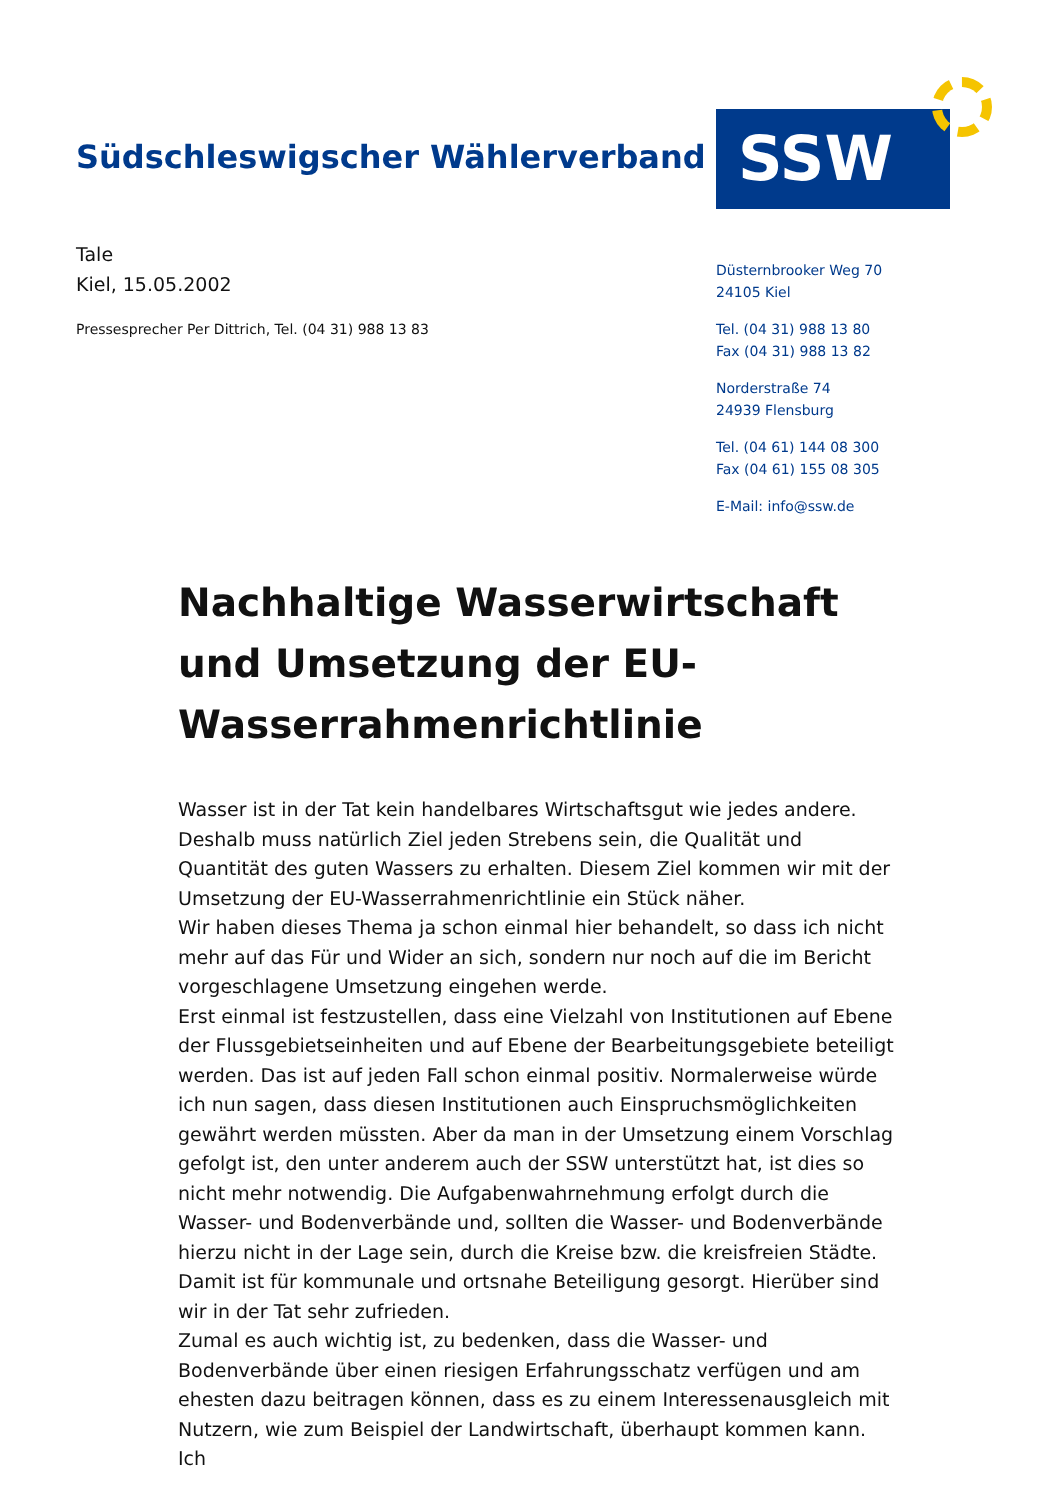Südschleswigscher Wählerverband
SSW
Tale
Kiel, 15.05.2002
Pressesprecher Per Dittrich, Tel. (04 31) 988 13 83
Düsternbrooker Weg 70
24105 Kiel
Tel. (04 31) 988 13 80
Fax (04 31) 988 13 82
Norderstraße 74
24939 Flensburg
Tel. (04 61) 144 08 300
Fax (04 61) 155 08 305
E-Mail: info@ssw.de
Nachhaltige Wasserwirtschaft und Umsetzung der EU-Wasserrahmenrichtlinie
Wasser ist in der Tat kein handelbares Wirtschaftsgut wie jedes andere. Deshalb muss natürlich Ziel jeden Strebens sein, die Qualität und Quantität des guten Wassers zu erhalten. Diesem Ziel kommen wir mit der Umsetzung der EU-Wasserrahmenrichtlinie ein Stück näher.
Wir haben dieses Thema ja schon einmal hier behandelt, so dass ich nicht mehr auf das Für und Wider an sich, sondern nur noch auf die im Bericht vorgeschlagene Umsetzung eingehen werde.
Erst einmal ist festzustellen, dass eine Vielzahl von Institutionen auf Ebene der Flussgebietseinheiten und auf Ebene der Bearbeitungsgebiete beteiligt werden. Das ist auf jeden Fall schon einmal positiv. Normalerweise würde ich nun sagen, dass diesen Institutionen auch Einspruchsmöglichkeiten gewährt werden müssten. Aber da man in der Umsetzung einem Vorschlag gefolgt ist, den unter anderem auch der SSW unterstützt hat, ist dies so nicht mehr notwendig. Die Aufgabenwahrnehmung erfolgt durch die Wasser- und Bodenverbände und, sollten die Wasser- und Bodenverbände hierzu nicht in der Lage sein, durch die Kreise bzw. die kreisfreien Städte. Damit ist für kommunale und ortsnahe Beteiligung gesorgt. Hierüber sind wir in der Tat sehr zufrieden.
Zumal es auch wichtig ist, zu bedenken, dass die Wasser- und Bodenverbände über einen riesigen Erfahrungsschatz verfügen und am ehesten dazu beitragen können, dass es zu einem Interessenausgleich mit Nutzern, wie zum Beispiel der Landwirtschaft, überhaupt kommen kann. Ich